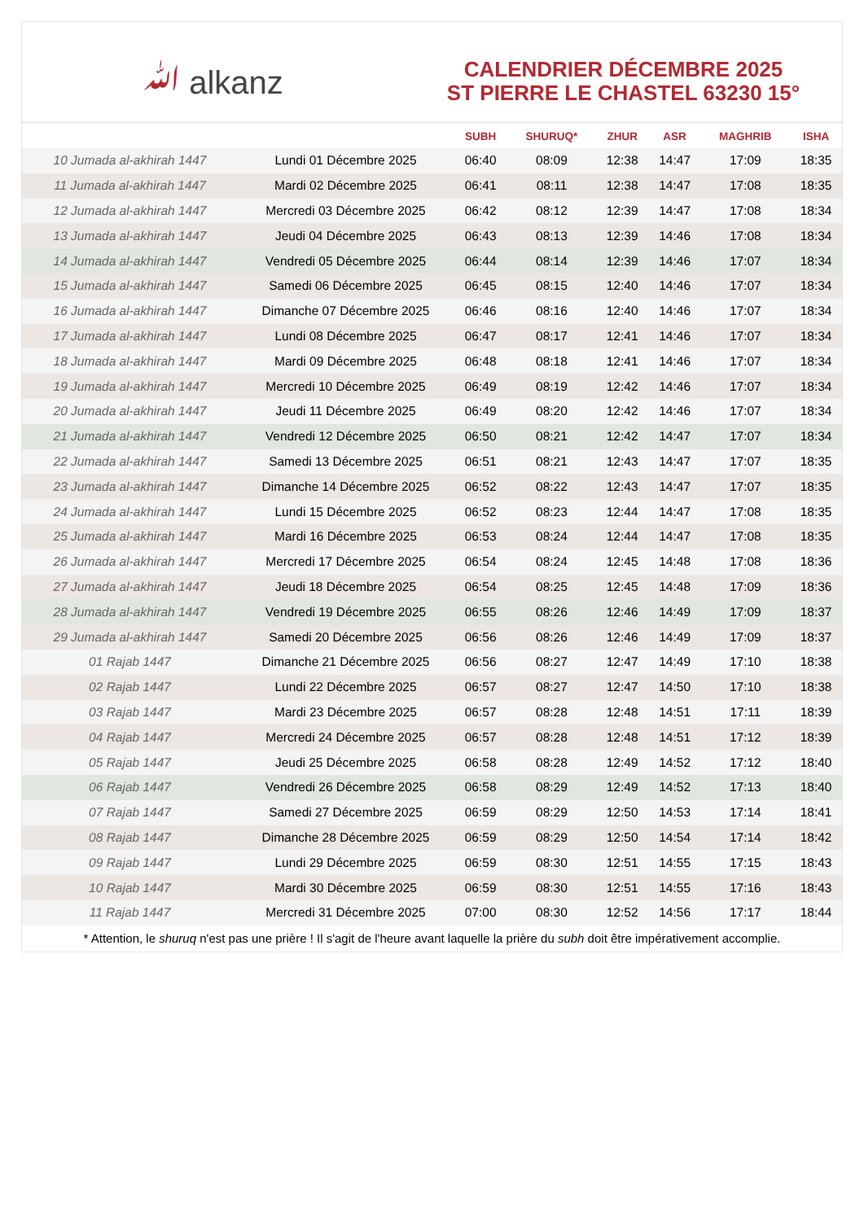ﷲ alkanz
CALENDRIER DÉCEMBRE 2025
ST PIERRE LE CHASTEL 63230 15°
| | | SUBH | SHURUQ* | ZHUR | ASR | MAGHRIB | ISHA |
| --- | --- | --- | --- | --- | --- | --- | --- |
| 10 Jumada al-akhirah 1447 | Lundi 01 Décembre 2025 | 06:40 | 08:09 | 12:38 | 14:47 | 17:09 | 18:35 |
| 11 Jumada al-akhirah 1447 | Mardi 02 Décembre 2025 | 06:41 | 08:11 | 12:38 | 14:47 | 17:08 | 18:35 |
| 12 Jumada al-akhirah 1447 | Mercredi 03 Décembre 2025 | 06:42 | 08:12 | 12:39 | 14:47 | 17:08 | 18:34 |
| 13 Jumada al-akhirah 1447 | Jeudi 04 Décembre 2025 | 06:43 | 08:13 | 12:39 | 14:46 | 17:08 | 18:34 |
| 14 Jumada al-akhirah 1447 | Vendredi 05 Décembre 2025 | 06:44 | 08:14 | 12:39 | 14:46 | 17:07 | 18:34 |
| 15 Jumada al-akhirah 1447 | Samedi 06 Décembre 2025 | 06:45 | 08:15 | 12:40 | 14:46 | 17:07 | 18:34 |
| 16 Jumada al-akhirah 1447 | Dimanche 07 Décembre 2025 | 06:46 | 08:16 | 12:40 | 14:46 | 17:07 | 18:34 |
| 17 Jumada al-akhirah 1447 | Lundi 08 Décembre 2025 | 06:47 | 08:17 | 12:41 | 14:46 | 17:07 | 18:34 |
| 18 Jumada al-akhirah 1447 | Mardi 09 Décembre 2025 | 06:48 | 08:18 | 12:41 | 14:46 | 17:07 | 18:34 |
| 19 Jumada al-akhirah 1447 | Mercredi 10 Décembre 2025 | 06:49 | 08:19 | 12:42 | 14:46 | 17:07 | 18:34 |
| 20 Jumada al-akhirah 1447 | Jeudi 11 Décembre 2025 | 06:49 | 08:20 | 12:42 | 14:46 | 17:07 | 18:34 |
| 21 Jumada al-akhirah 1447 | Vendredi 12 Décembre 2025 | 06:50 | 08:21 | 12:42 | 14:47 | 17:07 | 18:34 |
| 22 Jumada al-akhirah 1447 | Samedi 13 Décembre 2025 | 06:51 | 08:21 | 12:43 | 14:47 | 17:07 | 18:35 |
| 23 Jumada al-akhirah 1447 | Dimanche 14 Décembre 2025 | 06:52 | 08:22 | 12:43 | 14:47 | 17:07 | 18:35 |
| 24 Jumada al-akhirah 1447 | Lundi 15 Décembre 2025 | 06:52 | 08:23 | 12:44 | 14:47 | 17:08 | 18:35 |
| 25 Jumada al-akhirah 1447 | Mardi 16 Décembre 2025 | 06:53 | 08:24 | 12:44 | 14:47 | 17:08 | 18:35 |
| 26 Jumada al-akhirah 1447 | Mercredi 17 Décembre 2025 | 06:54 | 08:24 | 12:45 | 14:48 | 17:08 | 18:36 |
| 27 Jumada al-akhirah 1447 | Jeudi 18 Décembre 2025 | 06:54 | 08:25 | 12:45 | 14:48 | 17:09 | 18:36 |
| 28 Jumada al-akhirah 1447 | Vendredi 19 Décembre 2025 | 06:55 | 08:26 | 12:46 | 14:49 | 17:09 | 18:37 |
| 29 Jumada al-akhirah 1447 | Samedi 20 Décembre 2025 | 06:56 | 08:26 | 12:46 | 14:49 | 17:09 | 18:37 |
| 01 Rajab 1447 | Dimanche 21 Décembre 2025 | 06:56 | 08:27 | 12:47 | 14:49 | 17:10 | 18:38 |
| 02 Rajab 1447 | Lundi 22 Décembre 2025 | 06:57 | 08:27 | 12:47 | 14:50 | 17:10 | 18:38 |
| 03 Rajab 1447 | Mardi 23 Décembre 2025 | 06:57 | 08:28 | 12:48 | 14:51 | 17:11 | 18:39 |
| 04 Rajab 1447 | Mercredi 24 Décembre 2025 | 06:57 | 08:28 | 12:48 | 14:51 | 17:12 | 18:39 |
| 05 Rajab 1447 | Jeudi 25 Décembre 2025 | 06:58 | 08:28 | 12:49 | 14:52 | 17:12 | 18:40 |
| 06 Rajab 1447 | Vendredi 26 Décembre 2025 | 06:58 | 08:29 | 12:49 | 14:52 | 17:13 | 18:40 |
| 07 Rajab 1447 | Samedi 27 Décembre 2025 | 06:59 | 08:29 | 12:50 | 14:53 | 17:14 | 18:41 |
| 08 Rajab 1447 | Dimanche 28 Décembre 2025 | 06:59 | 08:29 | 12:50 | 14:54 | 17:14 | 18:42 |
| 09 Rajab 1447 | Lundi 29 Décembre 2025 | 06:59 | 08:30 | 12:51 | 14:55 | 17:15 | 18:43 |
| 10 Rajab 1447 | Mardi 30 Décembre 2025 | 06:59 | 08:30 | 12:51 | 14:55 | 17:16 | 18:43 |
| 11 Rajab 1447 | Mercredi 31 Décembre 2025 | 07:00 | 08:30 | 12:52 | 14:56 | 17:17 | 18:44 |
* Attention, le shuruq n'est pas une prière ! Il s'agit de l'heure avant laquelle la prière du subh doit être impérativement accomplie.